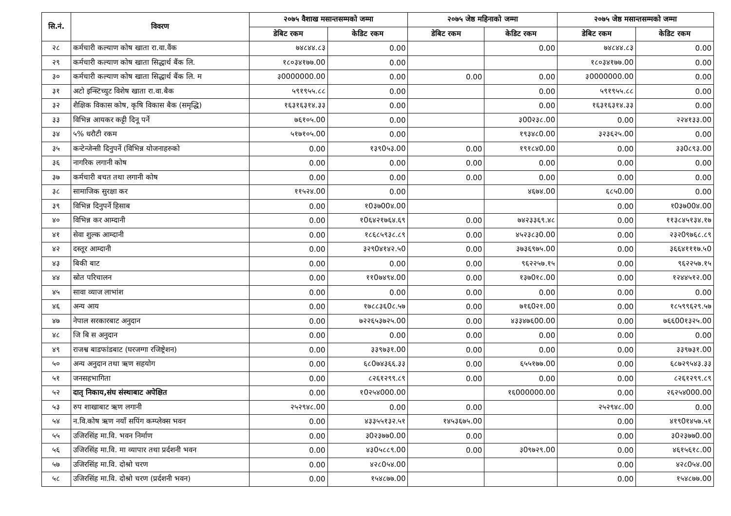| सि.नं. | विवरण | २०७५ वैशाख मसान्तसम्मको जम्मा | | २०७५ जेष्ठ महिनाको जम्मा | | २०७५ जेष्ठ मसान्तसम्मको जम्मा | |
| --- | --- | --- | --- | --- | --- | --- | --- |
| | | डेबिट रकम | केडिट रकम | डेबिट रकम | केडिट रकम | डेबिट रकम | केडिट रकम |
| २८ | कर्मचारी कल्याण कोष खाता रा.वा.वैंक | ७४८४४.८३ | 0.00 | | 0.00 | ७४८४४.८३ | 0.00 |
| २९ | कर्मचारी कल्याण कोष खाता सिद्धार्थ बैंक लि. | १८०३४१७७.00 | 0.00 | | | १८०३४१७७.00 | 0.00 |
| ३० | कर्मचारी कल्याण कोष खाता सिद्धार्थ बैंक लि. म | ३0000000.00 | 0.00 | 0.00 | 0.00 | ३0000000.00 | 0.00 |
| ३१ | अटो इन्स्टिच्युट विशेष खाता रा.वा.बैक | ५९१९५५.८८ | 0.00 | | 0.00 | ५९१९५५.८८ | 0.00 |
| ३२ | शैक्षिक विकास कोष, कृषि विकास बैक (समृद्धि) | १६३१६३१४.३३ | 0.00 | | 0.00 | १६३१६३१४.३३ | 0.00 |
| ३३ | विभिन्न आयकर कट्टी दिनू पर्ने | ७६१०५.00 | 0.00 | | ३00२३८.00 | 0.00 | २२४१३३.00 |
| ३४ | ५% धरौटी रकम | ५१७१०५.00 | 0.00 | | १९३४८0.00 | ३२३६२५.00 | 0.00 |
| ३५ | कन्टेन्जेन्सी दिनुपर्ने (विभिन्न योजनाहरुको | 0.00 | १३९0५३.00 | 0.00 | १९१८४0.00 | 0.00 | ३३0८९३.00 |
| ३६ | नागरिक लगानी कोष | 0.00 | 0.00 | 0.00 | 0.00 | 0.00 | 0.00 |
| ३७ | कर्मचारी बचत तथा लगानी कोष | 0.00 | 0.00 | 0.00 | 0.00 | 0.00 | 0.00 |
| ३८ | सामाजिक सुरक्षा कर | ११५२४.00 | 0.00 | | ४६७४.00 | ६८५0.00 | 0.00 |
| ३९ | विभिन्न दिनुपर्ने हिसाब | 0.00 | १0३७00४.00 | | | 0.00 | १0३७00४.00 |
| ४० | विभिन्न कर आम्दानी | 0.00 | १0६४२१७६४.६९ | 0.00 | ७४२३३६९.४८ | 0.00 | ११३८४५१३४.१७ |
| ४१ | सेवा शुल्क आम्दानी | 0.00 | १८६८५९३८.८९ | 0.00 | ४५२३८३0.00 | 0.00 | २३२0९७६८.८९ |
| ४२ | दस्तूर आम्दानी | 0.00 | ३२९0४१४२.५0 | 0.00 | ३७३६९७५.00 | 0.00 | ३६६४१११७.५0 |
| ४३ | बिकी बाट | 0.00 | 0.00 | 0.00 | ९६२२५७.१५ | 0.00 | ९६२२५७.१५ |
| ४४ | स्रोत परिचालन | 0.00 | ११0७४९४.00 | 0.00 | १३७0१८.00 | 0.00 | १२४४५१२.00 |
| ४५ | सावा व्याज लाभांश | 0.00 | 0.00 | 0.00 | 0.00 | 0.00 | 0.00 |
| ४६ | अन्य आय | 0.00 | १७८८३६0८.५७ | 0.00 | ७१६0२१.00 | 0.00 | १८५९९६२९.५७ |
| ४७ | नेपाल सरकारबाट अनुदान | 0.00 | ७२२६५३७२५.00 | 0.00 | ४३३४७६00.00 | 0.00 | ७६६00१३२५.00 |
| ४८ | जि बि स अनुदान | 0.00 | 0.00 | 0.00 | 0.00 | 0.00 | 0.00 |
| ४९ | राजश्व बाडफांडबाट (घरजग्गा रजिष्ट्रेशन) | 0.00 | ३३९७३१.00 | 0.00 | 0.00 | 0.00 | ३३९७३१.00 |
| ५० | अन्य अनुदान तथा ऋण सहयोग | 0.00 | ६८0७४३६६.३३ | 0.00 | ६५५१७७.00 | 0.00 | ६८७२९५४३.३३ |
| ५१ | जनसहभागिता | 0.00 | ८२६१२९९.८९ | 0.00 | 0.00 | 0.00 | ८२६१२९९.८९ |
| ५२ | दातृ निकाय,संघ संस्थाबाट अपेक्षित | 0.00 | १0२५४000.00 | | १६000000.00 | 0.00 | २६२५४000.00 |
| ५३ | रुप शाखाबाट ऋण लगानी | २५२९४८.00 | 0.00 | 0.00 | | २५२९४८.00 | 0.00 |
| ५४ | न.वि.कोष ऋण नयाँ सपिंग कम्प्लेक्स भवन | 0.00 | ४३३५५१३२.५१ | १४५३६७५.00 | | 0.00 | ४१९0१४५७.५१ |
| ५५ | उजिरसिंह मा.वि. भवन निर्माण | 0.00 | ३0२३७७0.00 | 0.00 | | 0.00 | ३0२३७७0.00 |
| ५६ | उजिरसिंह मा.वि. मा व्यापार तथा प्रर्दशनी भवन | 0.00 | ४३0५८८९.00 | 0.00 | ३0९७२९.00 | 0.00 | ४६१५६१८.00 |
| ५७ | उजिरसिंह मा.वि. दोश्रो चरण | 0.00 | ४२८0५४.00 | | | 0.00 | ४२८0५४.00 |
| ५८ | उजिरसिंह मा.वि. दोश्रो चरण (प्रर्दशनी भवन) | 0.00 | १५४८७७.00 | | | 0.00 | १५४८७७.00 |